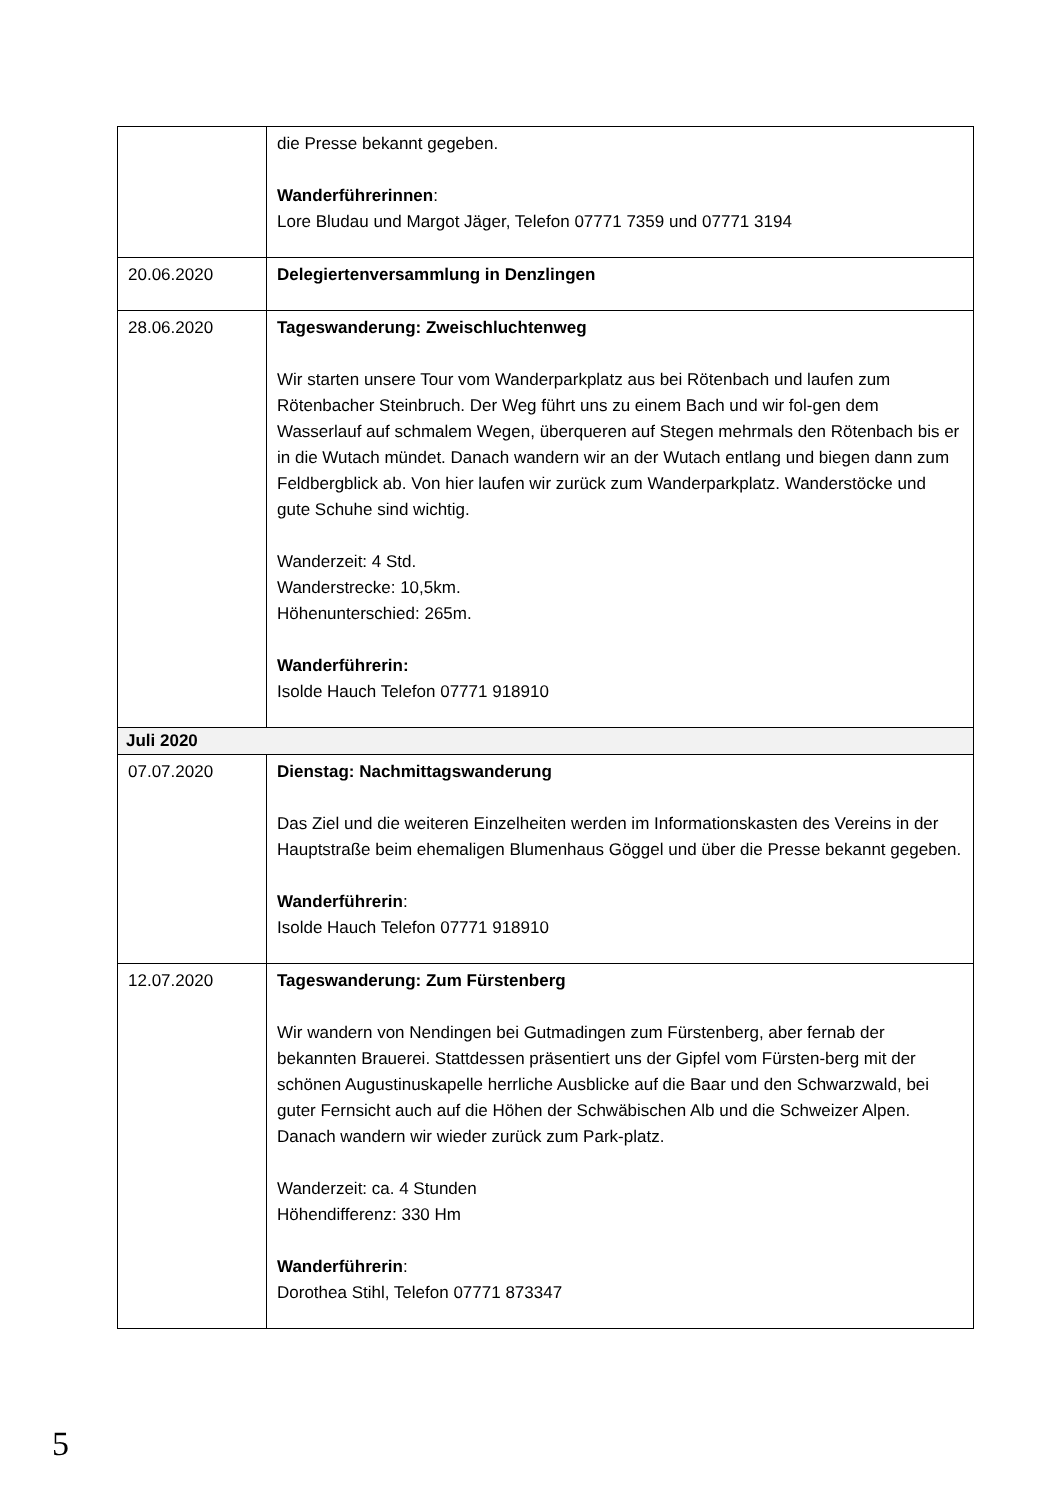| | die Presse bekannt gegeben. Wanderführerinnen : Lore Bludau und Margot Jäger, Telefon 07771 7359 und 07771 3194 |
| 20.06.2020 | Delegiertenversammlung in Denzlingen |
| 28.06.2020 | Tageswanderung: Zweischluchtenweg Wir starten unsere Tour vom Wanderparkplatz aus bei Rötenbach und laufen zum Rötenbacher Steinbruch. Der Weg führt uns zu einem Bach und wir fol-gen dem Wasserlauf auf schmalem Wegen, überqueren auf Stegen mehrmals den Rötenbach bis er in die Wutach mündet. Danach wandern wir an der Wutach entlang und biegen dann zum Feldbergblick ab. Von hier laufen wir zurück zum Wanderparkplatz. Wanderstöcke und gute Schuhe sind wichtig. Wanderzeit: 4 Std. Wanderstrecke: 10,5km. Höhenunterschied: 265m. Wanderführerin: Isolde Hauch Telefon 07771 918910 |
| Juli 2020 | |
| 07.07.2020 | Dienstag: Nachmittagswanderung Das Ziel und die weiteren Einzelheiten werden im Informationskasten des Vereins in der Hauptstraße beim ehemaligen Blumenhaus Göggel und über die Presse bekannt gegeben. Wanderführerin : Isolde Hauch Telefon 07771 918910 |
| 12.07.2020 | Tageswanderung: Zum Fürstenberg Wir wandern von Nendingen bei Gutmadingen zum Fürstenberg, aber fernab der bekannten Brauerei. Stattdessen präsentiert uns der Gipfel vom Fürsten-berg mit der schönen Augustinuskapelle herrliche Ausblicke auf die Baar und den Schwarzwald, bei guter Fernsicht auch auf die Höhen der Schwäbischen Alb und die Schweizer Alpen. Danach wandern wir wieder zurück zum Park-platz. Wanderzeit: ca. 4 Stunden Höhendifferenz: 330 Hm Wanderführerin : Dorothea Stihl, Telefon 07771 873347 |
5